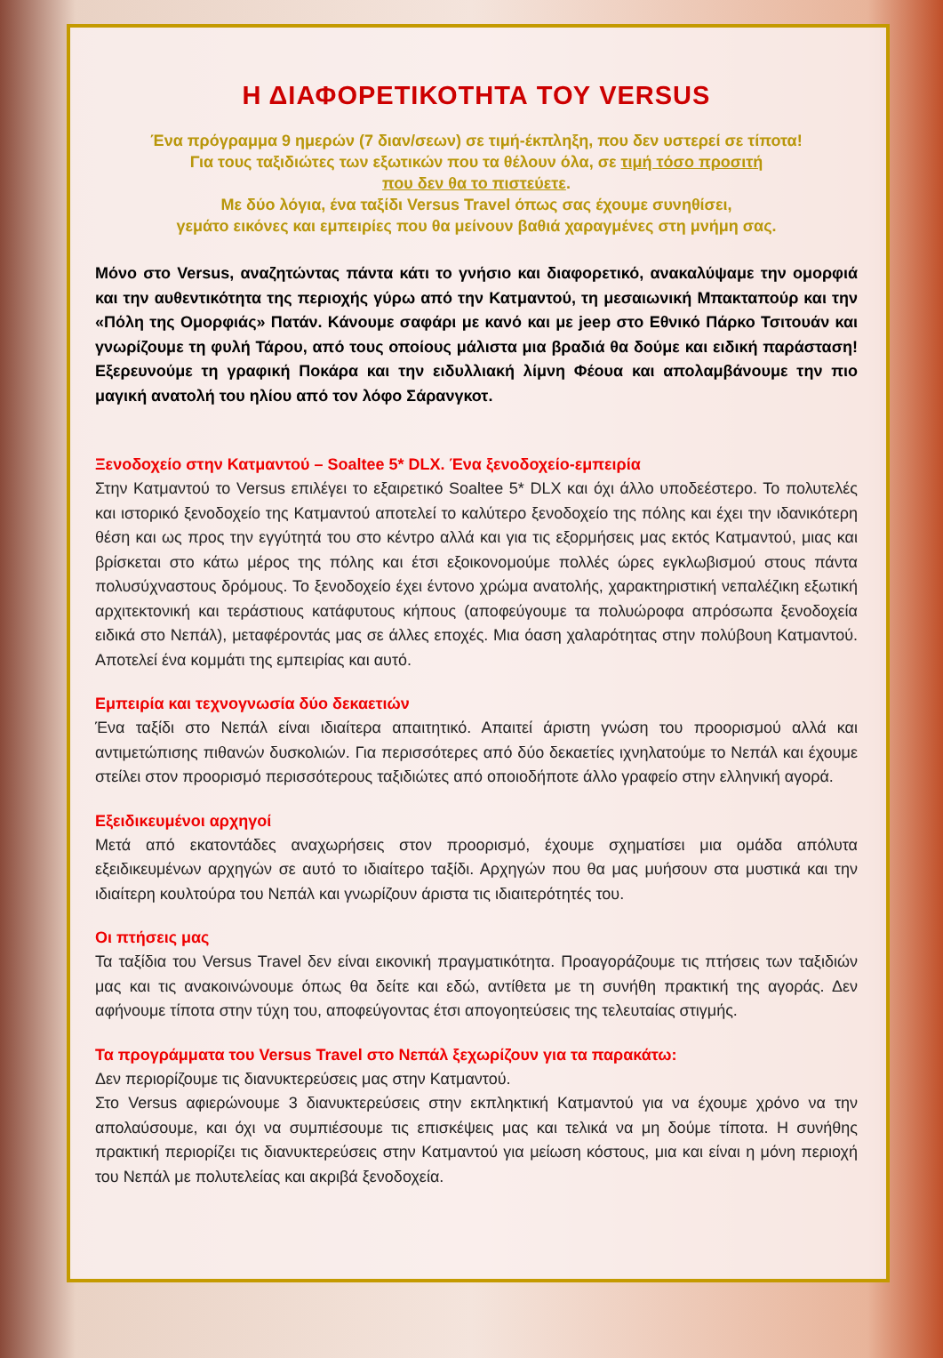Η ΔΙΑΦΟΡΕΤΙΚΟΤΗΤΑ ΤΟΥ VERSUS
Ένα πρόγραμμα 9 ημερών (7 διαν/σεων) σε τιμή-έκπληξη, που δεν υστερεί σε τίποτα!
Για τους ταξιδιώτες των εξωτικών που τα θέλουν όλα, σε τιμή τόσο προσιτή
που δεν θα το πιστεύετε.
Με δύο λόγια, ένα ταξίδι Versus Travel όπως σας έχουμε συνηθίσει,
γεμάτο εικόνες και εμπειρίες που θα μείνουν βαθιά χαραγμένες στη μνήμη σας.
Μόνο στο Versus, αναζητώντας πάντα κάτι το γνήσιο και διαφορετικό, ανακαλύψαμε την ομορφιά και την αυθεντικότητα της περιοχής γύρω από την Κατμαντού, τη μεσαιωνική Μπακταπούρ και την «Πόλη της Ομορφιάς» Πατάν. Κάνουμε σαφάρι με κανό και με jeep στο Εθνικό Πάρκο Τσιτουάν και γνωρίζουμε τη φυλή Τάρου, από τους οποίους μάλιστα μια βραδιά θα δούμε και ειδική παράσταση! Εξερευνούμε τη γραφική Ποκάρα και την ειδυλλιακή λίμνη Φέουα και απολαμβάνουμε την πιο μαγική ανατολή του ηλίου από τον λόφο Σάρανγκοτ.
Ξενοδοχείο στην Κατμαντού – Soaltee 5* DLX. Ένα ξενοδοχείο-εμπειρία
Στην Κατμαντού το Versus επιλέγει το εξαιρετικό Soaltee 5* DLX και όχι άλλο υποδεέστερο. Το πολυτελές και ιστορικό ξενοδοχείο της Κατμαντού αποτελεί το καλύτερο ξενοδοχείο της πόλης και έχει την ιδανικότερη θέση και ως προς την εγγύτητά του στο κέντρο αλλά και για τις εξορμήσεις μας εκτός Κατμαντού, μιας και βρίσκεται στο κάτω μέρος της πόλης και έτσι εξοικονομούμε πολλές ώρες εγκλωβισμού στους πάντα πολυσύχναστους δρόμους. Το ξενοδοχείο έχει έντονο χρώμα ανατολής, χαρακτηριστική νεπαλέζικη εξωτική αρχιτεκτονική και τεράστιους κατάφυτους κήπους (αποφεύγουμε τα πολυώροφα απρόσωπα ξενοδοχεία ειδικά στο Νεπάλ), μεταφέροντάς μας σε άλλες εποχές. Μια όαση χαλαρότητας στην πολύβουη Κατμαντού. Αποτελεί ένα κομμάτι της εμπειρίας και αυτό.
Εμπειρία και τεχνογνωσία δύο δεκαετιών
Ένα ταξίδι στο Νεπάλ είναι ιδιαίτερα απαιτητικό. Απαιτεί άριστη γνώση του προορισμού αλλά και αντιμετώπισης πιθανών δυσκολιών. Για περισσότερες από δύο δεκαετίες ιχνηλατούμε το Νεπάλ και έχουμε στείλει στον προορισμό περισσότερους ταξιδιώτες από οποιοδήποτε άλλο γραφείο στην ελληνική αγορά.
Εξειδικευμένοι αρχηγοί
Μετά από εκατοντάδες αναχωρήσεις στον προορισμό, έχουμε σχηματίσει μια ομάδα απόλυτα εξειδικευμένων αρχηγών σε αυτό το ιδιαίτερο ταξίδι. Αρχηγών που θα μας μυήσουν στα μυστικά και την ιδιαίτερη κουλτούρα του Νεπάλ και γνωρίζουν άριστα τις ιδιαιτερότητές του.
Οι πτήσεις μας
Τα ταξίδια του Versus Travel δεν είναι εικονική πραγματικότητα. Προαγοράζουμε τις πτήσεις των ταξιδιών μας και τις ανακοινώνουμε όπως θα δείτε και εδώ, αντίθετα με τη συνήθη πρακτική της αγοράς. Δεν αφήνουμε τίποτα στην τύχη του, αποφεύγοντας έτσι απογοητεύσεις της τελευταίας στιγμής.
Τα προγράμματα του Versus Travel στο Νεπάλ ξεχωρίζουν για τα παρακάτω:
Δεν περιορίζουμε τις διανυκτερεύσεις μας στην Κατμαντού.
Στο Versus αφιερώνουμε 3 διανυκτερεύσεις στην εκπληκτική Κατμαντού για να έχουμε χρόνο να την απολαύσουμε, και όχι να συμπιέσουμε τις επισκέψεις μας και τελικά να μη δούμε τίποτα. Η συνήθης πρακτική περιορίζει τις διανυκτερεύσεις στην Κατμαντού για μείωση κόστους, μια και είναι η μόνη περιοχή του Νεπάλ με πολυτελείας και ακριβά ξενοδοχεία.